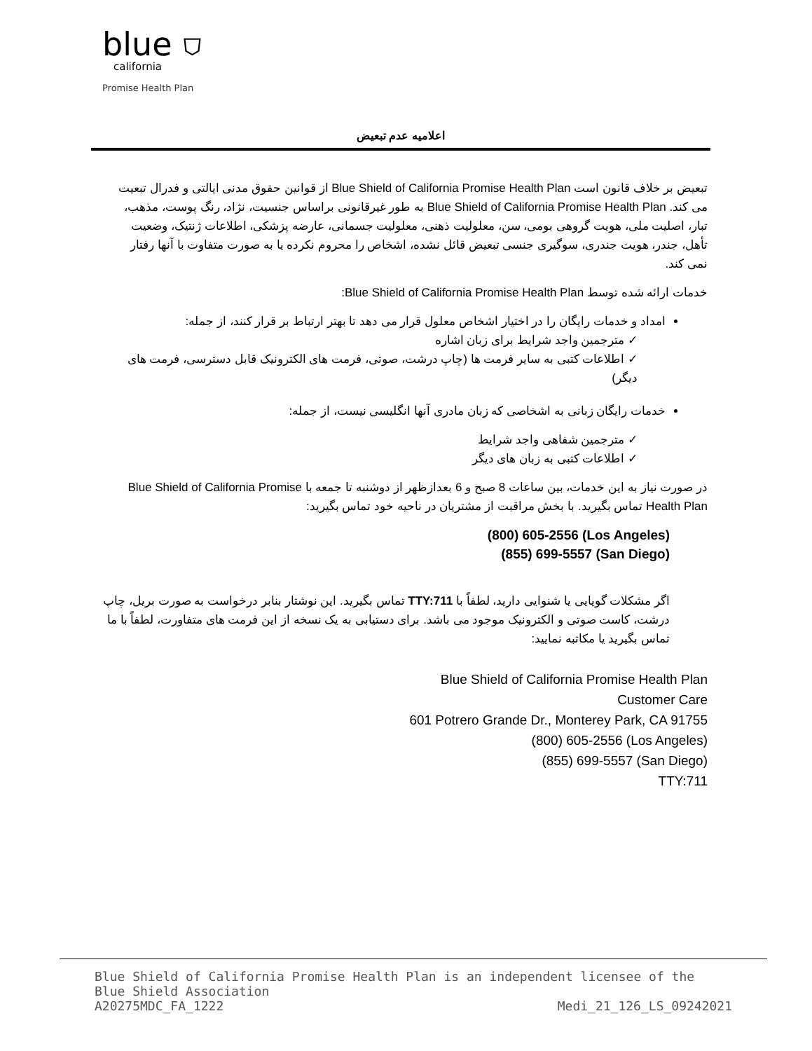blue ⛉
california
Promise Health Plan
اعلامیه عدم تبعیض
تبعیض بر خلاف قانون است Blue Shield of California Promise Health Plan از قوانین حقوق مدنی ایالتی و فدرال تبعیت می کند. Blue Shield of California Promise Health Plan به طور غیرقانونی براساس جنسیت، نژاد، رنگ پوست، مذهب، تبار، اصلیت ملی، هویت گروهی بومی، سن، معلولیت ذهنی، معلولیت جسمانی، عارضه پزشکی، اطلاعات ژنتیک، وضعیت تأهل، جندر، هویت جندری، سوگیری جنسی تبعیض قائل نشده، اشخاص را محروم نکرده یا به صورت متفاوت با آنها رفتار نمی کند.
خدمات ارائه شده توسط Blue Shield of California Promise Health Plan:
امداد و خدمات رایگان را در اختیار اشخاص معلول قرار می دهد تا بهتر ارتباط بر قرار کنند، از جمله:
✓ مترجمین واجد شرایط برای زبان اشاره
✓ اطلاعات کتبی به سایر فرمت ها (چاپ درشت، صوتی، فرمت های الکترونیک قابل دسترسی، فرمت های دیگر)
خدمات رایگان زبانی به اشخاصی که زبان مادری آنها انگلیسی نیست، از جمله:
✓ مترجمین شفاهی واجد شرایط
✓ اطلاعات کتبی به زبان های دیگر
در صورت نیاز به این خدمات، بین ساعات 8 صبح و 6 بعدازظهر از دوشنبه تا جمعه با Blue Shield of California Promise Health Plan تماس بگیرید. با بخش مراقبت از مشتریان در ناحیه خود تماس بگیرید:
(800) 605-2556 (Los Angeles)
(855) 699-5557 (San Diego)
اگر مشکلات گویایی یا شنوایی دارید، لطفاً با TTY:711 تماس بگیرید. این نوشتار بنابر درخواست به صورت بریل، چاپ درشت، کاست صوتی و الکترونیک موجود می باشد. برای دستیابی به یک نسخه از این فرمت های متفاورت، لطفاً با ما تماس بگیرید یا مکاتبه نمایید:
Blue Shield of California Promise Health Plan
Customer Care
601 Potrero Grande Dr., Monterey Park, CA 91755
(800) 605-2556 (Los Angeles)
(855) 699-5557 (San Diego)
TTY:711
Blue Shield of California Promise Health Plan is an independent licensee of the Blue Shield Association
A20275MDC_FA_1222 Medi_21_126_LS_09242021